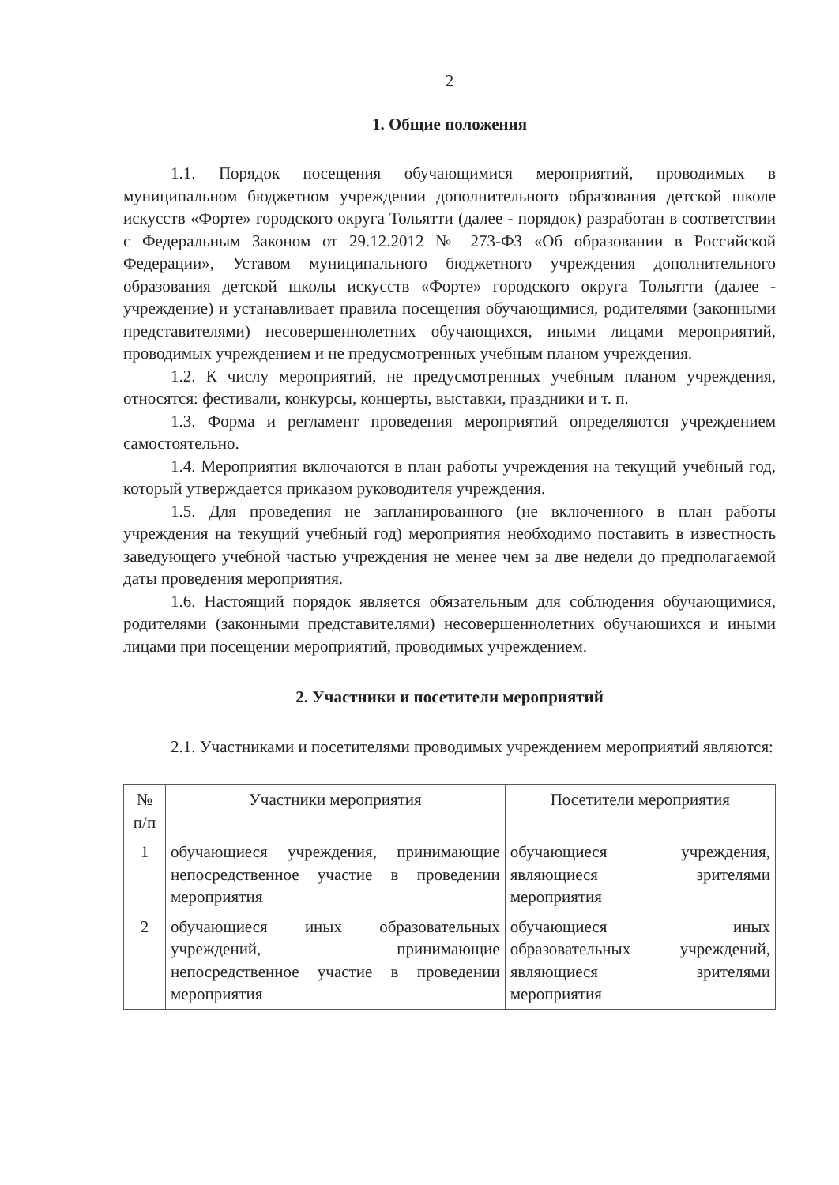2
1. Общие положения
1.1. Порядок посещения обучающимися мероприятий, проводимых в муниципальном бюджетном учреждении дополнительного образования детской школе искусств «Форте» городского округа Тольятти (далее - порядок) разработан в соответствии с Федеральным Законом от 29.12.2012 № 273-ФЗ «Об образовании в Российской Федерации», Уставом муниципального бюджетного учреждения дополнительного образования детской школы искусств «Форте» городского округа Тольятти (далее - учреждение) и устанавливает правила посещения обучающимися, родителями (законными представителями) несовершеннолетних обучающихся, иными лицами мероприятий, проводимых учреждением и не предусмотренных учебным планом учреждения.
1.2. К числу мероприятий, не предусмотренных учебным планом учреждения, относятся: фестивали, конкурсы, концерты, выставки, праздники и т. п.
1.3. Форма и регламент проведения мероприятий определяются учреждением самостоятельно.
1.4. Мероприятия включаются в план работы учреждения на текущий учебный год, который утверждается приказом руководителя учреждения.
1.5. Для проведения не запланированного (не включенного в план работы учреждения на текущий учебный год) мероприятия необходимо поставить в известность заведующего учебной частью учреждения не менее чем за две недели до предполагаемой даты проведения мероприятия.
1.6. Настоящий порядок является обязательным для соблюдения обучающимися, родителями (законными представителями) несовершеннолетних обучающихся и иными лицами при посещении мероприятий, проводимых учреждением.
2. Участники и посетители мероприятий
2.1. Участниками и посетителями проводимых учреждением мероприятий являются:
| № п/п | Участники мероприятия | Посетители мероприятия |
| --- | --- | --- |
| 1 | обучающиеся учреждения, принимающие непосредственное участие в проведении мероприятия | обучающиеся учреждения, являющиеся зрителями мероприятия |
| 2 | обучающиеся иных образовательных учреждений, принимающие непосредственное участие в проведении мероприятия | обучающиеся иных образовательных учреждений, являющиеся зрителями мероприятия |